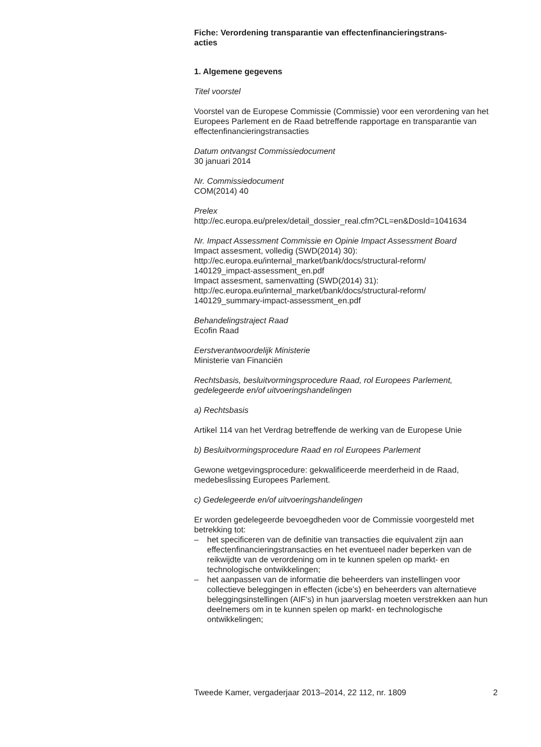Fiche: Verordening transparantie van effectenfinancieringstrans-
acties
1. Algemene gegevens
Titel voorstel
Voorstel van de Europese Commissie (Commissie) voor een verordening van het Europees Parlement en de Raad betreffende rapportage en transparantie van effectenfinancieringstransacties
Datum ontvangst Commissiedocument
30 januari 2014
Nr. Commissiedocument
COM(2014) 40
Prelex
http://ec.europa.eu/prelex/detail_dossier_real.cfm?CL=en&DosId=1041634
Nr. Impact Assessment Commissie en Opinie Impact Assessment Board
Impact assesment, volledig (SWD(2014) 30):
http://ec.europa.eu/internal_market/bank/docs/structural-reform/
140129_impact-assessment_en.pdf
Impact assesment, samenvatting (SWD(2014) 31):
http://ec.europa.eu/internal_market/bank/docs/structural-reform/
140129_summary-impact-assessment_en.pdf
Behandelingstraject Raad
Ecofin Raad
Eerstverantwoordelijk Ministerie
Ministerie van Financiën
Rechtsbasis, besluitvormingsprocedure Raad, rol Europees Parlement, gedelegeerde en/of uitvoeringshandelingen
a) Rechtsbasis
Artikel 114 van het Verdrag betreffende de werking van de Europese Unie
b) Besluitvormingsprocedure Raad en rol Europees Parlement
Gewone wetgevingsprocedure: gekwalificeerde meerderheid in de Raad, medebeslissing Europees Parlement.
c) Gedelegeerde en/of uitvoeringshandelingen
Er worden gedelegeerde bevoegdheden voor de Commissie voorgesteld met betrekking tot:
– het specificeren van de definitie van transacties die equivalent zijn aan effectenfinancieringstransacties en het eventueel nader beperken van de reikwijdte van de verordening om in te kunnen spelen op markt- en technologische ontwikkelingen;
– het aanpassen van de informatie die beheerders van instellingen voor collectieve beleggingen in effecten (icbe’s) en beheerders van alternatieve beleggingsinstellingen (AIF’s) in hun jaarverslag moeten verstrekken aan hun deelnemers om in te kunnen spelen op markt- en technologische ontwikkelingen;
Tweede Kamer, vergaderjaar 2013–2014, 22 112, nr. 1809 2